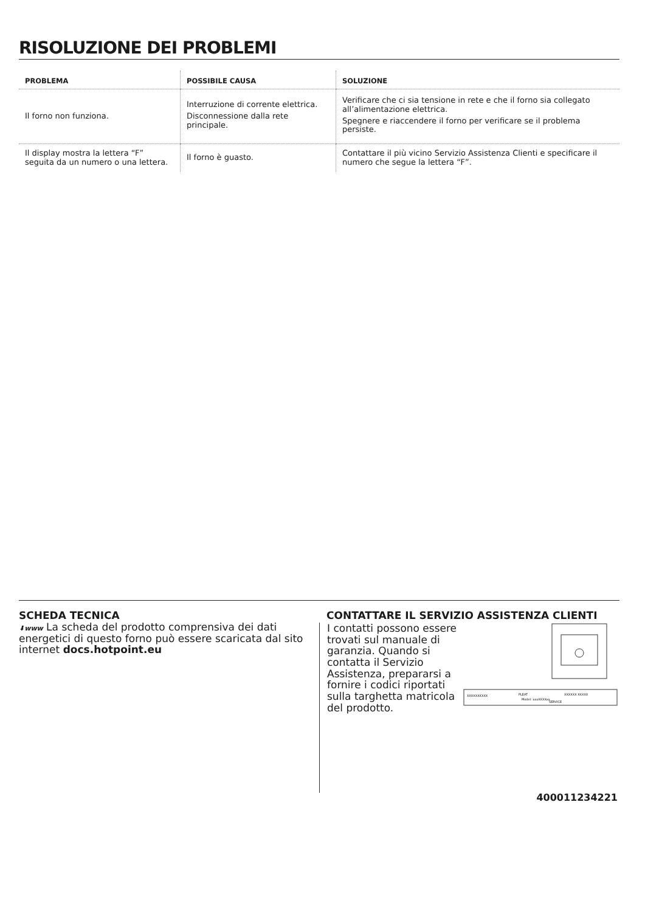RISOLUZIONE DEI PROBLEMI
| PROBLEMA | POSSIBILE CAUSA | SOLUZIONE |
| --- | --- | --- |
| Il forno non funziona. | Interruzione di corrente elettrica. Disconnessione dalla rete principale. | Verificare che ci sia tensione in rete e che il forno sia collegato all’alimentazione elettrica. Spegnere e riaccendere il forno per verificare se il problema persiste. |
| Il display mostra la lettera “F” seguita da un numero o una lettera. | Il forno è guasto. | Contattare il più vicino Servizio Assistenza Clienti e specificare il numero che segue la lettera “F”. |
SCHEDA TECNICA
⬇www La scheda del prodotto comprensiva dei dati energetici di questo forno può essere scaricata dal sito internet docs.hotpoint.eu
CONTATTARE IL SERVIZIO ASSISTENZA CLIENTI
I contatti possono essere trovati sul manuale di garanzia. Quando si contatta il Servizio Assistenza, prepararsi a fornire i codici riportati sulla targhetta matricola del prodotto.
XXXXXXXXXX
PLEAT
Model: xxxXXXXxx
XXXXXX XXXXX
SERVICE
400011234221